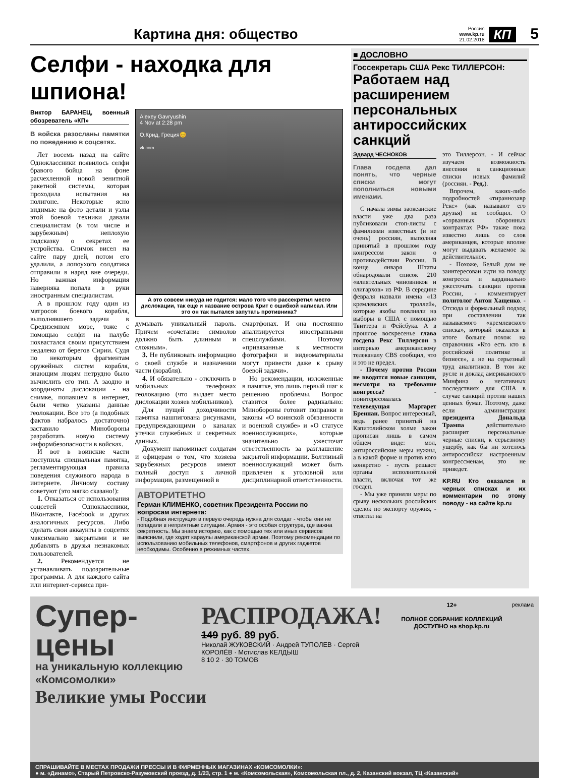Картина дня: общество
Россия
www.kp.ru
21.02.2018
КП 5
Селфи - находка для шпиона!
Виктор БАРАНЕЦ, военный обозреватель «КП»
В войска разосланы памятки по поведению в соцсетях.
Лет восемь назад на сайте Одноклассники появилось селфи бравого бойца на фоне расчехленной новой зенитной ракетной системы, которая проходила испытания на полигоне. Некоторые ясно видимые на фото детали и узлы этой боевой техники давали специалистам (в том числе и зарубежным) неплохую подсказку о секретах ее устройства. Снимок висел на сайте пару дней, потом его удалили, а лопоухого солдатика отправили в наряд вне очереди. Но важная информация наверняка попала в руки иностранным специалистам.
А в прошлом году один из матросов боевого корабля, выполнявшего задачи в Средиземном море, тоже с помощью селфи на палубе похвастался своим присутствием недалеко от берегов Сирии. Судя по некоторым фрагментам оружейных систем корабля, знающим людям нетрудно было вычислить его тип. А заодно и координаты дислокации - на снимке, попавшем в интернет, были четко указаны данные геолокации. Все это (а подобных фактов набралось достаточно) заставило Минобороны разработать новую систему информбезопасности в войсках.
И вот в воинские части поступила специальная памятка, регламентирующая правила поведения служивого народа в интернете. Личному составу советуют (это мягко сказано!):
1. Отказаться от использования соцсетей Одноклассники, ВКонтакте, Facebook и других аналогичных ресурсов. Либо сделать свои аккаунты в соцсетях максимально закрытыми и не добавлять в друзья незнакомых пользователей.
2. Рекомендуется не устанавливать подозрительные программы. А для каждого сайта или интернет-сервиса при-
Alexey Gavryushin
4 Nov at 2:28 pm
О.Крид, Греция😊
vk.com
А это совсем никуда не годится: мало того что рассекретил место дислокации, так еще и название острова Крит с ошибкой написал. Или это он так пытался запутать противника?
думывать уникальный пароль. Причем «сочетание символов должно быть длинным и сложным».
3. Не публиковать информацию о своей службе и назначении части (корабля).
4. И обязательно - отключить в мобильных телефонах геолокацию (что выдает место дислокации хозяев мобильников).
Для пущей доходчивости памятка нашпигована рисунками, предупреждающими о каналах утечки служебных и секретных данных.
Документ напоминает солдатам и офицерам о том, что хозяева зарубежных ресурсов имеют полный доступ к личной информации, размещенной в
смартфонах. И она постоянно анализируется иностранными спецслужбами. Поэтому «привязанные к местности фотографии и видеоматериалы могут привести даже к срыву боевой задачи».
Но рекомендации, изложенные в памятке, это лишь первый шаг к решению проблемы. Вопрос ставится более радикально: Минобороны готовит поправки в законы «О воинской обязанности и военной службе» и «О статусе военнослужащих», которые значительно ужесточат ответственность за разглашение закрытой информации. Болтливый военнослужащий может быть привлечен к уголовной или дисциплинарной ответственности.
АВТОРИТЕТНО
Герман КЛИМЕНКО, советник Президента России по вопросам интернета:
- Подобная инструкция в первую очередь нужна для солдат - чтобы они не попадали в неприятные ситуации. Армия - это особая структура, где важна секретность. Мы знаем историю, как с помощью тех или иных сервисов выяснили, где ходят караулы американской армии. Поэтому рекомендации по использованию мобильных телефонов, смартфонов и других гаджетов необходимы. Особенно в режимных частях.
■ ДОСЛОВНО
Госсекретарь США Рекс ТИЛЛЕРСОН:
Работаем над расширением персональных антироссийских санкций
Эдвард ЧЕСНОКОВ
Глава госдепа дал понять, что черные списки могут пополниться новыми именами.
С начала зимы заокеанские власти уже два раза публиковали стоп-листы с фамилиями известных (и не очень) россиян, выполняя принятый в прошлом году конгрессом закон о противодействии России. В конце января Штаты обнародовали список 210 «влиятельных чиновников и олигархов» из РФ. В середине февраля назвали имена «13 кремлевских троллей», которые якобы повлияли на выборы в США с помощью Твиттера и Фейсбука. А в прошлое воскресенье глава госдепа Рекс Тиллерсон в интервью американскому телеканалу CBS сообщил, что и это не предел.
- Почему против России не вводятся новые санкции, несмотря на требование конгресса? - поинтересовалась телеведущая Маргарет Бреннан. Вопрос интересный, ведь ранее принятый на Капитолийском холме закон прописан лишь в самом общем виде: мол, антироссийские меры нужны, а в какой форме и против кого конкретно - пусть решают органы исполнительной власти, включая тот же госдеп.
- Мы уже приняли меры по срыву нескольких российских сделок по экспорту оружия, - ответил на
это Тиллерсон. - И сейчас изучаем возможность внесения в санкционные списки новых фамилий (россиян. - Ред.).
Впрочем, каких-либо подробностей «тираннозавр Рекс» (как называют его друзья) не сообщил. О «сорванных оборонных контрактах РФ» также пока известно лишь со слов американцев, которые вполне могут выдавать желаемое за действительное.
- Похоже, Белый дом не заинтересован идти на поводу конгресса и кардинально ужесточать санкции против России, - комментирует политолог Антон Хащенко. - Отсюда и формальный подход при составлении так называемого «кремлевского списка», который оказался в итоге больше похож на справочник «Кто есть кто в российской политике и бизнесе», а не на серьезный труд аналитиков. В том же русле и доклад американского Минфина о негативных последствиях для США в случае санкций против наших ценных бумаг. Поэтому, даже если администрация президента Дональда Трампа действительно расширит персональные черные списки, к серьезному ущербу, как бы ни хотелось антироссийски настроенным конгрессменам, это не приведет.
KP.RU Кто оказался в черных списках и их комментарии по этому поводу - на сайте kp.ru
реклама
Супер-
цены
на уникальную коллекцию «Комсомолки»
РАСПРОДАЖА!
149 руб. 89 руб.
Николай ЖУКОВСКИЙ · Андрей ТУПОЛЕВ · Сергей КОРОЛЁВ · Мстислав КЕЛДЫШ
8 10 2 · 30 ТОМОВ
12+
ПОЛНОЕ СОБРАНИЕ КОЛЛЕКЦИЙ ДОСТУПНО на shop.kp.ru
Великие умы России
СПРАШИВАЙТЕ В МЕСТАХ ПРОДАЖИ ПРЕССЫ И В ФИРМЕННЫХ МАГАЗИНАХ «КОМСОМОЛКИ»:
● м. «Динамо», Старый Петровско-Разумовский проезд, д. 1/23, стр. 1 ● м. «Комсомольская», Комсомольская пл., д. 2, Казанский вокзал, ТЦ «Казанский»